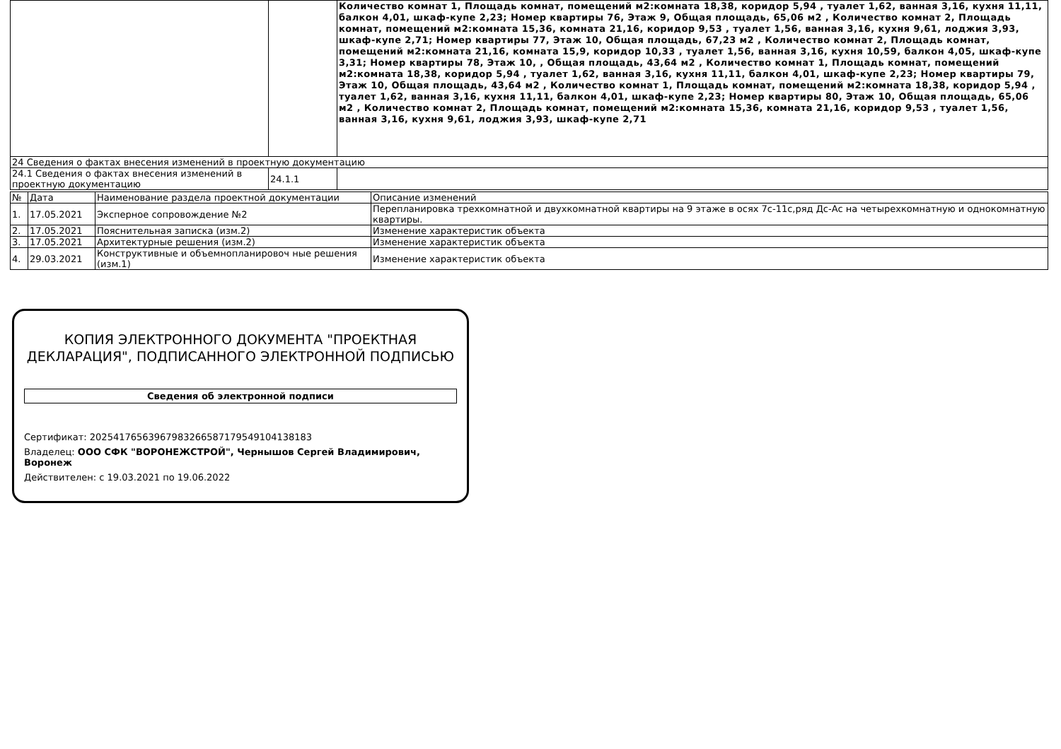| | | Количество комнат 1, Площадь комнат, помещений м2:комната 18,38, коридор 5,94 , туалет 1,62, ванная 3,16, кухня 11,11, балкон 4,01, шкаф-купе 2,23; Номер квартиры 76, Этаж 9, Общая площадь, 65,06 м2 , Количество комнат 2, Площадь комнат, помещений м2:комната 15,36, комната 21,16, коридор 9,53 , туалет 1,56, ванная 3,16, кухня 9,61, лоджия 3,93, шкаф-купе 2,71; Номер квартиры 77, Этаж 10, Общая площадь, 67,23 м2 , Количество комнат 2, Площадь комнат, помещений м2:комната 21,16, комната 15,9, коридор 10,33 , туалет 1,56, ванная 3,16, кухня 10,59, балкон 4,05, шкаф-купе 3,31; Номер квартиры 78, Этаж 10, , Общая площадь, 43,64 м2 , Количество комнат 1, Площадь комнат, помещений м2:комната 18,38, коридор 5,94 , туалет 1,62, ванная 3,16, кухня 11,11, балкон 4,01, шкаф-купе 2,23; Номер квартиры 79, Этаж 10, Общая площадь, 43,64 м2 , Количество комнат 1, Площадь комнат, помещений м2:комната 18,38, коридор 5,94 , туалет 1,62, ванная 3,16, кухня 11,11, балкон 4,01, шкаф-купе 2,23; Номер квартиры 80, Этаж 10, Общая площадь, 65,06 м2 , Количество комнат 2, Площадь комнат, помещений м2:комната 15,36, комната 21,16, коридор 9,53 , туалет 1,56, ванная 3,16, кухня 9,61, лоджия 3,93, шкаф-купе 2,71 |
| 24 Сведения о фактах внесения изменений в проектную документацию | | |
| 24.1 Сведения о фактах внесения изменений в проектную документацию | 24.1.1 | |
| № | Дата | Наименование раздела проектной документации | Описание изменений |
| --- | --- | --- | --- |
| 1. | 17.05.2021 | Эксперное сопровождение №2 | Перепланировка трехкомнатной и двухкомнатной квартиры на 9 этаже в осях 7с-11с,ряд Дс-Ас на четырехкомнатную и однокомнатную квартиры. |
| 2. | 17.05.2021 | Пояснительная записка (изм.2) | Изменение характеристик объекта |
| 3. | 17.05.2021 | Архитектурные решения (изм.2) | Изменение характеристик объекта |
| 4. | 29.03.2021 | Конструктивные и объемнопланировоч ные решения (изм.1) | Изменение характеристик объекта |
КОПИЯ ЭЛЕКТРОННОГО ДОКУМЕНТА "ПРОЕКТНАЯ ДЕКЛАРАЦИЯ", ПОДПИСАННОГО ЭЛЕКТРОННОЙ ПОДПИСЬЮ
Сведения об электронной подписи
Сертификат: 202541765639679832665871795491041381​83
Владелец: ООО СФК "ВОРОНЕЖСТРОЙ", Чернышов Сергей Владимирович, Воронеж
Действителен: с 19.03.2021 по 19.06.2022